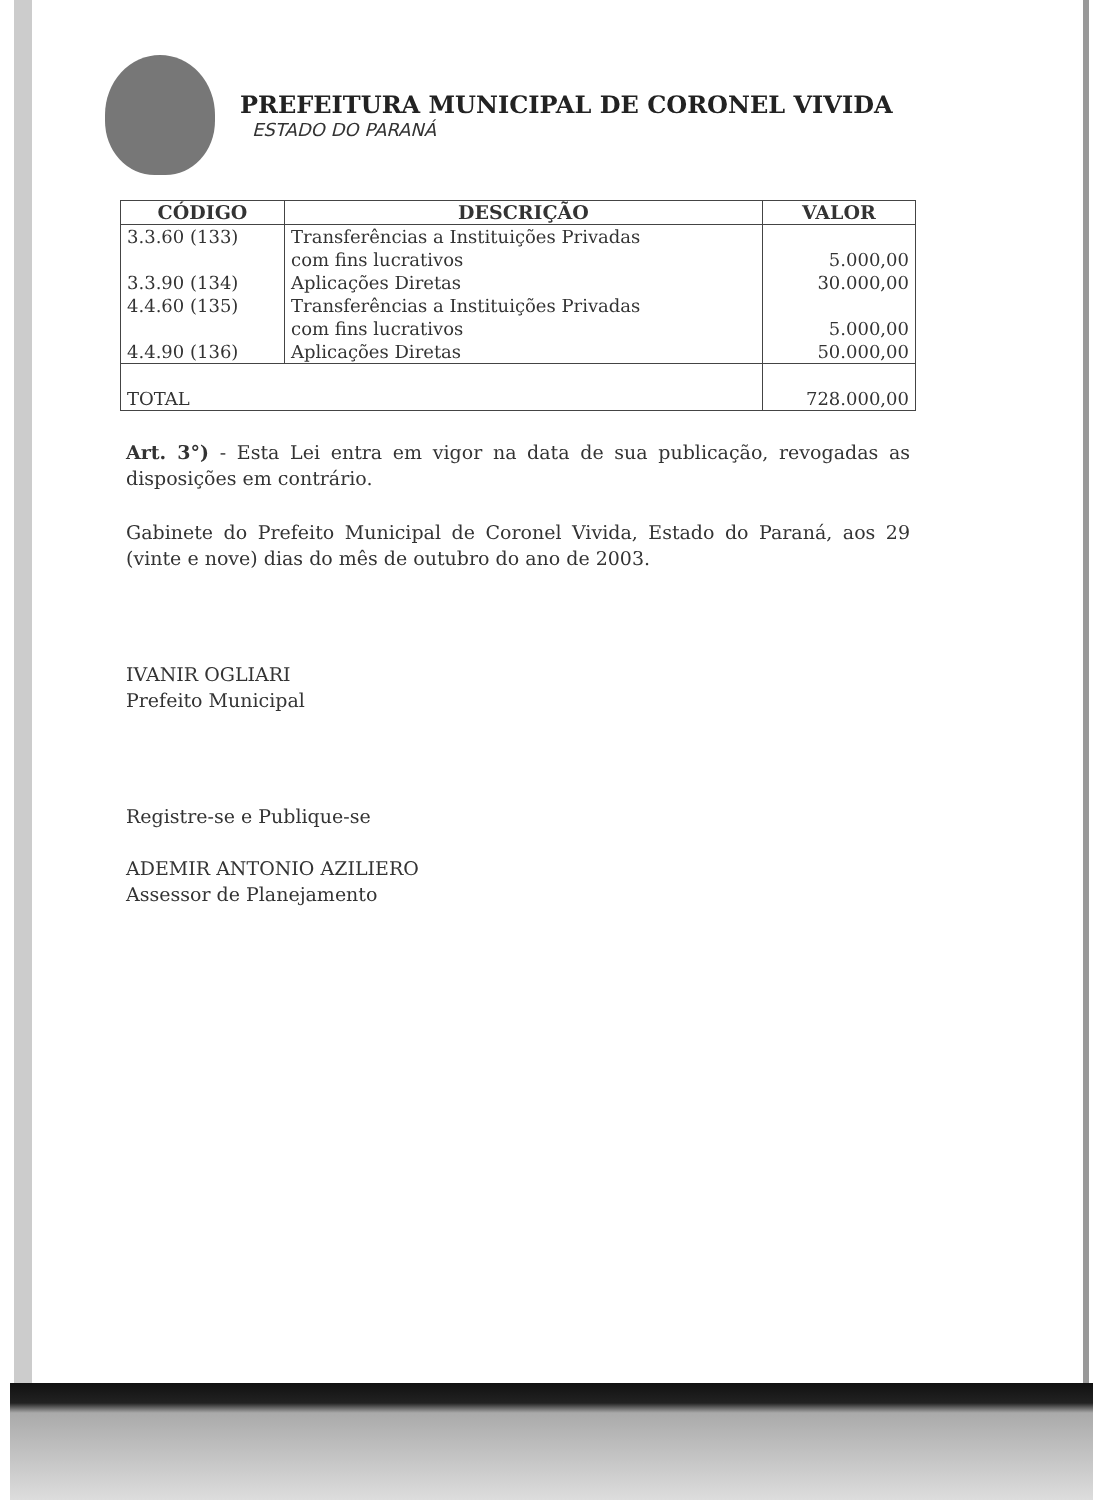PREFEITURA MUNICIPAL DE CORONEL VIVIDA
ESTADO DO PARANÁ
| CÓDIGO | DESCRIÇÃO | VALOR |
| --- | --- | --- |
| 3.3.60 (133) | Transferências a Instituições Privadas com fins lucrativos | 5.000,00 |
| 3.3.90 (134) | Aplicações Diretas | 30.000,00 |
| 4.4.60 (135) | Transferências a Instituições Privadas com fins lucrativos | 5.000,00 |
| 4.4.90 (136) | Aplicações Diretas | 50.000,00 |
| TOTAL | | 728.000,00 |
Art. 3°) - Esta Lei entra em vigor na data de sua publicação, revogadas as disposições em contrário.
Gabinete do Prefeito Municipal de Coronel Vivida, Estado do Paraná, aos 29 (vinte e nove) dias do mês de outubro do ano de 2003.
IVANIR OGLIARI
Prefeito Municipal
Registre-se e Publique-se
ADEMIR ANTONIO AZILIERO
Assessor de Planejamento